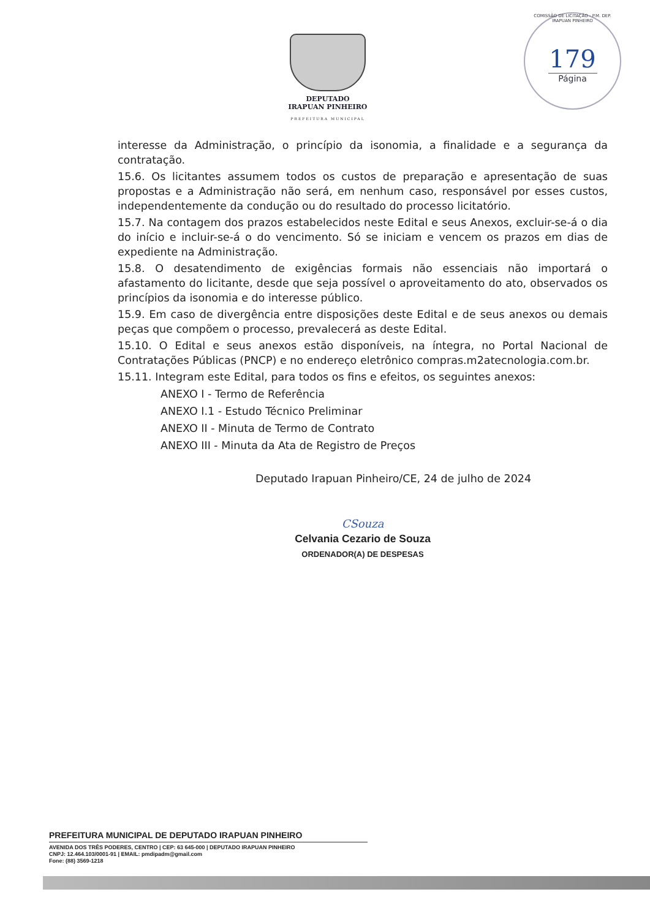DEPUTADO
IRAPUAN PINHEIRO
PREFEITURA MUNICIPAL
COMISSÃO DE LICITAÇÃO - P.M. DEP. IRAPUAN PINHEIRO
179
Página
interesse da Administração, o princípio da isonomia, a finalidade e a segurança da contratação.
15.6. Os licitantes assumem todos os custos de preparação e apresentação de suas propostas e a Administração não será, em nenhum caso, responsável por esses custos, independentemente da condução ou do resultado do processo licitatório.
15.7. Na contagem dos prazos estabelecidos neste Edital e seus Anexos, excluir-se-á o dia do início e incluir-se-á o do vencimento. Só se iniciam e vencem os prazos em dias de expediente na Administração.
15.8. O desatendimento de exigências formais não essenciais não importará o afastamento do licitante, desde que seja possível o aproveitamento do ato, observados os princípios da isonomia e do interesse público.
15.9. Em caso de divergência entre disposições deste Edital e de seus anexos ou demais peças que compõem o processo, prevalecerá as deste Edital.
15.10. O Edital e seus anexos estão disponíveis, na íntegra, no Portal Nacional de Contratações Públicas (PNCP) e no endereço eletrônico compras.m2atecnologia.com.br.
15.11. Integram este Edital, para todos os fins e efeitos, os seguintes anexos:
ANEXO I - Termo de Referência
ANEXO I.1 - Estudo Técnico Preliminar
ANEXO II - Minuta de Termo de Contrato
ANEXO III - Minuta da Ata de Registro de Preços
Deputado Irapuan Pinheiro/CE, 24 de julho de 2024
CSouza
Celvania Cezario de Souza
ORDENADOR(A) DE DESPESAS
PREFEITURA MUNICIPAL DE DEPUTADO IRAPUAN PINHEIRO
AVENIDA DOS TRÊS PODERES, CENTRO | CEP: 63 645-000 | DEPUTADO IRAPUAN PINHEIRO
CNPJ: 12.464.103/0001-91 | EMAIL: pmdipadm@gmail.com
Fone: (88) 3569-1218